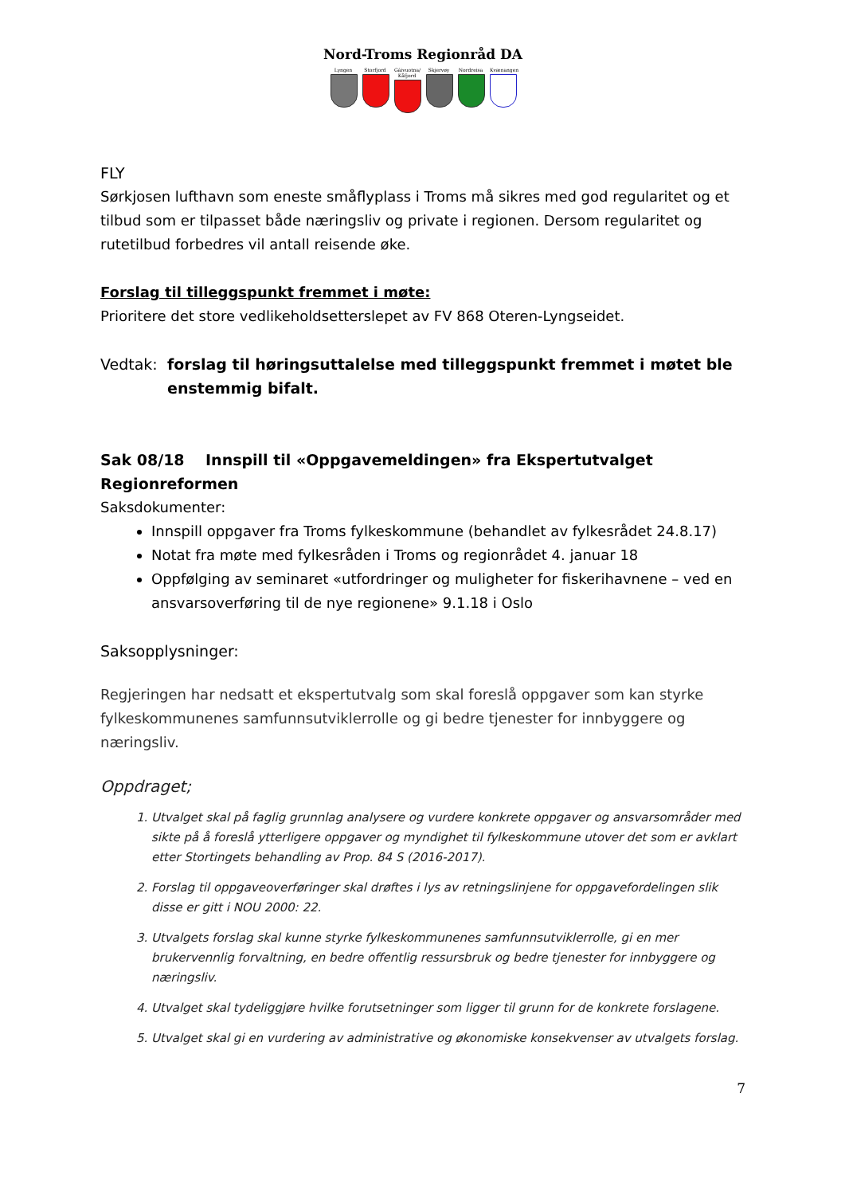Nord-Troms Regionråd DA
Lyngen Storfjord
Gáivuotna/ Kåfjord
Skjervøy Nordreisa
Kvænangen
FLY
Sørkjosen lufthavn som eneste småflyplass i Troms må sikres med god regularitet og et tilbud som er tilpasset både næringsliv og private i regionen. Dersom regularitet og rutetilbud forbedres vil antall reisende øke.
Forslag til tilleggspunkt fremmet i møte:
Prioritere det store vedlikeholdsetterslepet av FV 868 Oteren-Lyngseidet.
Vedtak: forslag til høringsuttalelse med tilleggspunkt fremmet i møtet ble enstemmig bifalt.
Sak 08/18 Innspill til «Oppgavemeldingen» fra Ekspertutvalget Regionreformen
Saksdokumenter:
Innspill oppgaver fra Troms fylkeskommune (behandlet av fylkesrådet 24.8.17)
Notat fra møte med fylkesråden i Troms og regionrådet 4. januar 18
Oppfølging av seminaret «utfordringer og muligheter for fiskerihavnene – ved en ansvarsoverføring til de nye regionene» 9.1.18 i Oslo
Saksopplysninger:
Regjeringen har nedsatt et ekspertutvalg som skal foreslå oppgaver som kan styrke fylkeskommunenes samfunnsutviklerrolle og gi bedre tjenester for innbyggere og næringsliv.
Oppdraget;
1. Utvalget skal på faglig grunnlag analysere og vurdere konkrete oppgaver og ansvarsområder med sikte på å foreslå ytterligere oppgaver og myndighet til fylkeskommune utover det som er avklart etter Stortingets behandling av Prop. 84 S (2016-2017).
2. Forslag til oppgaveoverføringer skal drøftes i lys av retningslinjene for oppgavefordelingen slik disse er gitt i NOU 2000: 22.
3. Utvalgets forslag skal kunne styrke fylkeskommunenes samfunnsutviklerrolle, gi en mer brukervennlig forvaltning, en bedre offentlig ressursbruk og bedre tjenester for innbyggere og næringsliv.
4. Utvalget skal tydeliggjøre hvilke forutsetninger som ligger til grunn for de konkrete forslagene.
5. Utvalget skal gi en vurdering av administrative og økonomiske konsekvenser av utvalgets forslag.
7